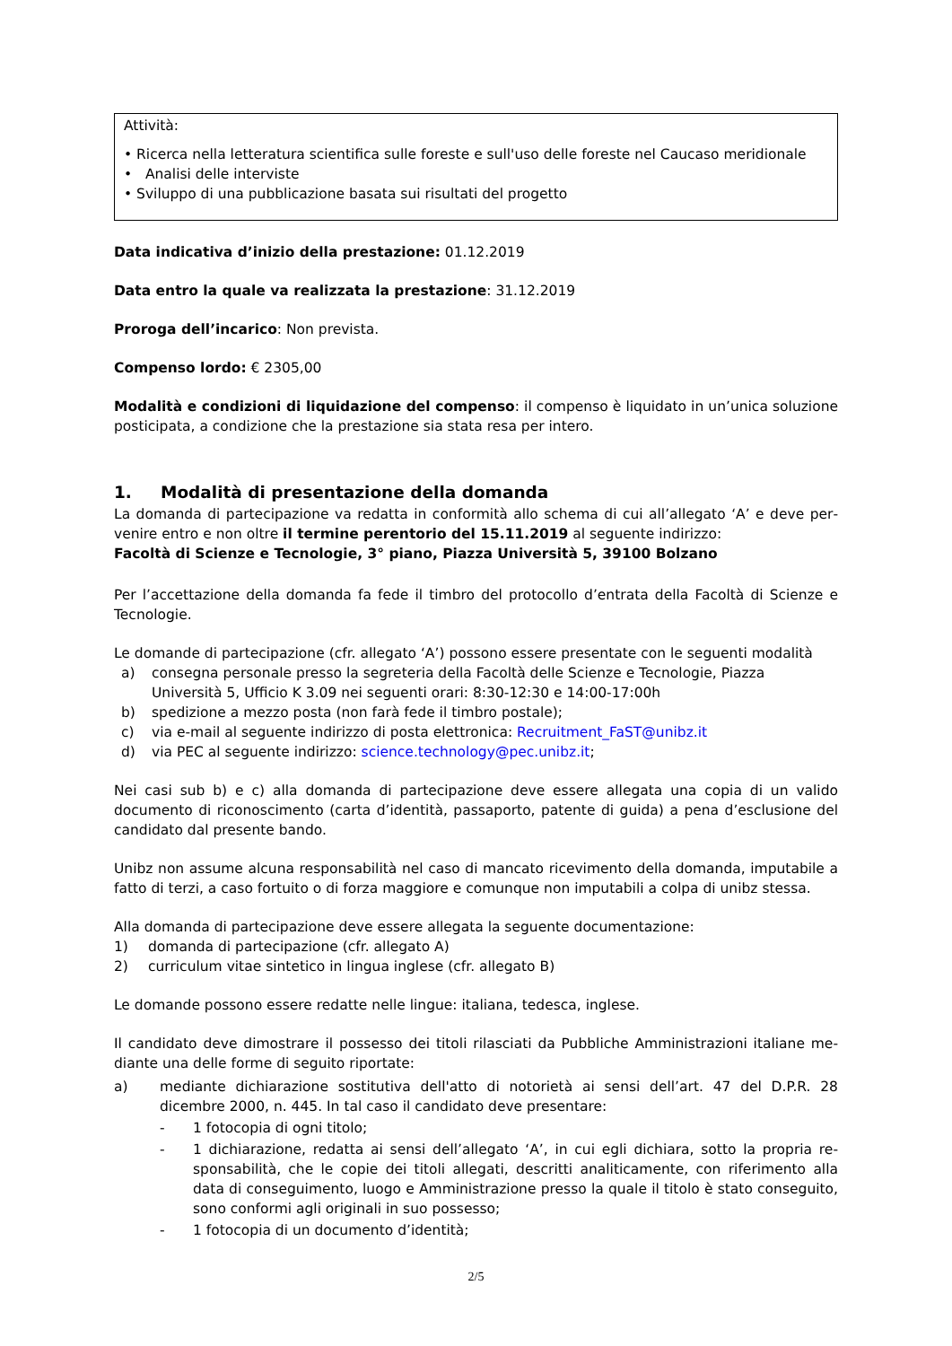Attività:
• Ricerca nella letteratura scientifica sulle foreste e sull'uso delle foreste nel Caucaso meridionale
• Analisi delle interviste
• Sviluppo di una pubblicazione basata sui risultati del progetto
Data indicativa d’inizio della prestazione: 01.12.2019
Data entro la quale va realizzata la prestazione: 31.12.2019
Proroga dell’incarico: Non prevista.
Compenso lordo: € 2305,00
Modalità e condizioni di liquidazione del compenso: il compenso è liquidato in un’unica soluzione posticipata, a condizione che la prestazione sia stata resa per intero.
1. Modalità di presentazione della domanda
La domanda di partecipazione va redatta in conformità allo schema di cui all’allegato ‘A’ e deve per­venire entro e non oltre il termine perentorio del 15.11.2019 al seguente indirizzo:
Facoltà di Scienze e Tecnologie, 3° piano, Piazza Università 5, 39100 Bolzano
Per l’accettazione della domanda fa fede il timbro del protocollo d’entrata della Facoltà di Scienze e Tecnologie.
Le domande di partecipazione (cfr. allegato ‘A’) possono essere presentate con le seguenti modalità
a) consegna personale presso la segreteria della Facoltà delle Scienze e Tecnologie, Piazza Università 5, Ufficio K 3.09 nei seguenti orari: 8:30-12:30 e 14:00-17:00h
b) spedizione a mezzo posta (non farà fede il timbro postale);
c) via e-mail al seguente indirizzo di posta elettronica: Recruitment_FaST@unibz.it
d) via PEC al seguente indirizzo: science.technology@pec.unibz.it;
Nei casi sub b) e c) alla domanda di partecipazione deve essere allegata una copia di un valido documento di riconoscimento (carta d’identità, passaporto, patente di guida) a pena d’esclusione del candidato dal presente bando.
Unibz non assume alcuna responsabilità nel caso di mancato ricevimento della domanda, imputabile a fatto di terzi, a caso fortuito o di forza maggiore e comunque non imputabili a colpa di unibz stessa.
Alla domanda di partecipazione deve essere allegata la seguente documentazione:
1) domanda di partecipazione (cfr. allegato A)
2) curriculum vitae sintetico in lingua inglese (cfr. allegato B)
Le domande possono essere redatte nelle lingue: italiana, tedesca, inglese.
Il candidato deve dimostrare il possesso dei titoli rilasciati da Pubbliche Amministrazioni italiane me­diante una delle forme di seguito riportate:
a) mediante dichiarazione sostitutiva dell'atto di notorietà ai sensi dell’art. 47 del D.P.R. 28 dicembre 2000, n. 445. In tal caso il candidato deve presentare:
- 1 fotocopia di ogni titolo;
- 1 dichiarazione, redatta ai sensi dell’allegato ‘A’, in cui egli dichiara, sotto la propria re­sponsabilità, che le copie dei titoli allegati, descritti analiticamente, con riferimento alla data di conseguimento, luogo e Amministrazione presso la quale il titolo è stato conseguito, sono conformi agli originali in suo possesso;
- 1 fotocopia di un documento d’identità;
2/5